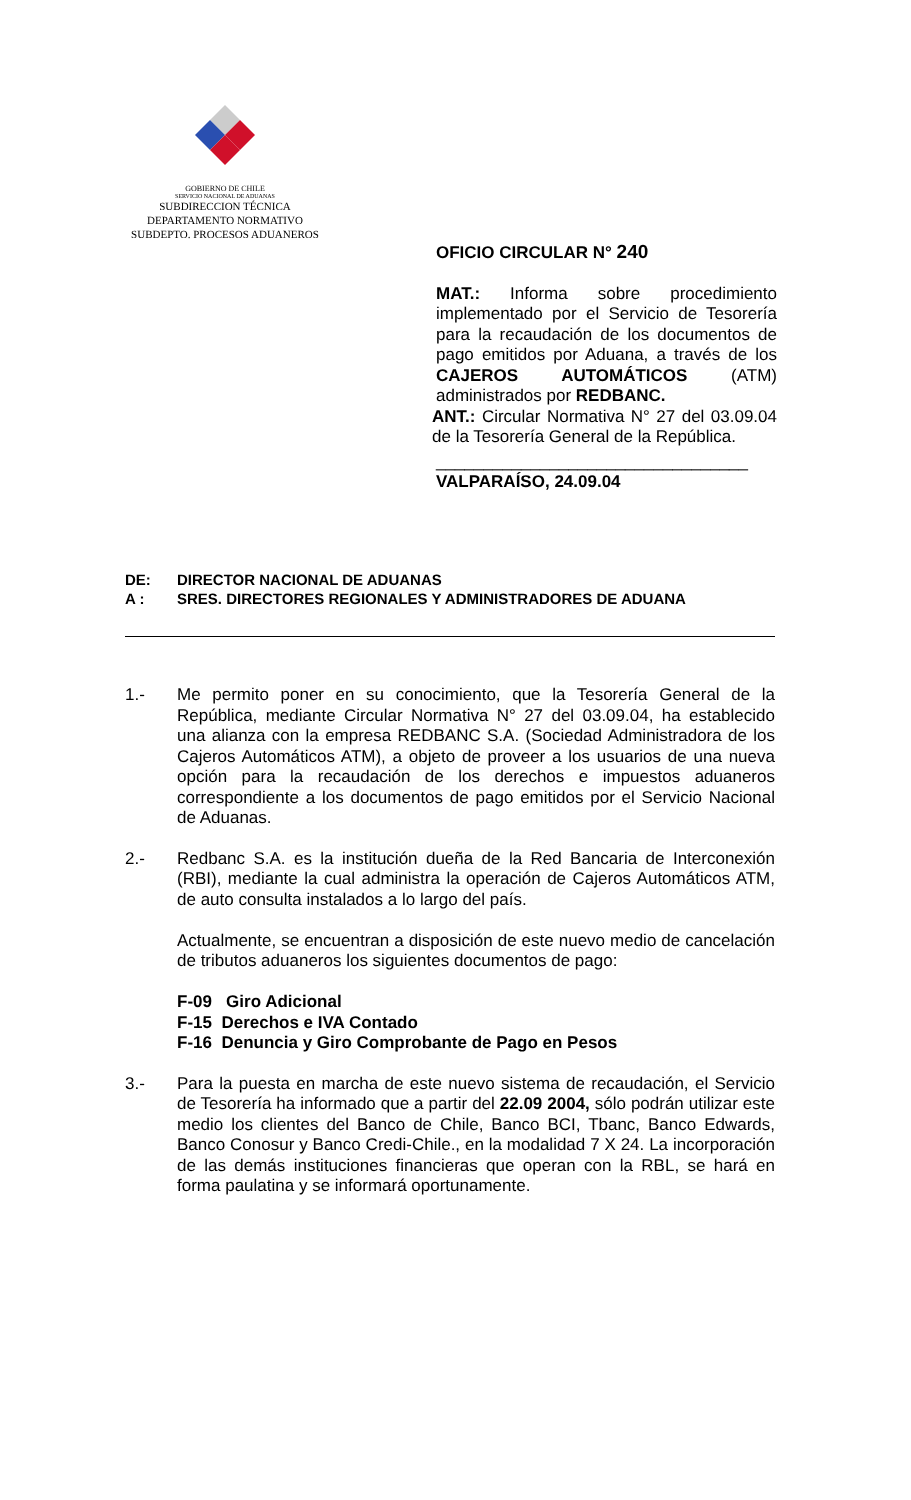GOBIERNO DE CHILE
SERVICIO NACIONAL DE ADUANAS
SUBDIRECCION TÉCNICA
DEPARTAMENTO NORMATIVO
SUBDEPTO. PROCESOS ADUANEROS
OFICIO CIRCULAR N° 240
MAT.: Informa sobre procedimiento implementado por el Servicio de Tesorería para la recaudación de los documentos de pago emitidos por Aduana, a través de los CAJEROS AUTOMÁTICOS (ATM) administrados por REDBANC.
ANT.: Circular Normativa N° 27 del 03.09.04 de la Tesorería General de la República.
_________________________________
VALPARAÍSO, 24.09.04
DE: DIRECTOR NACIONAL DE ADUANAS
A : SRES. DIRECTORES REGIONALES Y ADMINISTRADORES DE ADUANA
1.- Me permito poner en su conocimiento, que la Tesorería General de la República, mediante Circular Normativa N° 27 del 03.09.04, ha establecido una alianza con la empresa REDBANC S.A. (Sociedad Administradora de los Cajeros Automáticos ATM), a objeto de proveer a los usuarios de una nueva opción para la recaudación de los derechos e impuestos aduaneros correspondiente a los documentos de pago emitidos por el Servicio Nacional de Aduanas.
2.- Redbanc S.A. es la institución dueña de la Red Bancaria de Interconexión (RBI), mediante la cual administra la operación de Cajeros Automáticos ATM, de auto consulta instalados a lo largo del país.
Actualmente, se encuentran a disposición de este nuevo medio de cancelación de tributos aduaneros los siguientes documentos de pago:
F-09 Giro Adicional
F-15 Derechos e IVA Contado
F-16 Denuncia y Giro Comprobante de Pago en Pesos
3.- Para la puesta en marcha de este nuevo sistema de recaudación, el Servicio de Tesorería ha informado que a partir del 22.09 2004, sólo podrán utilizar este medio los clientes del Banco de Chile, Banco BCI, Tbanc, Banco Edwards, Banco Conosur y Banco Credi-Chile., en la modalidad 7 X 24. La incorporación de las demás instituciones financieras que operan con la RBL, se hará en forma paulatina y se informará oportunamente.